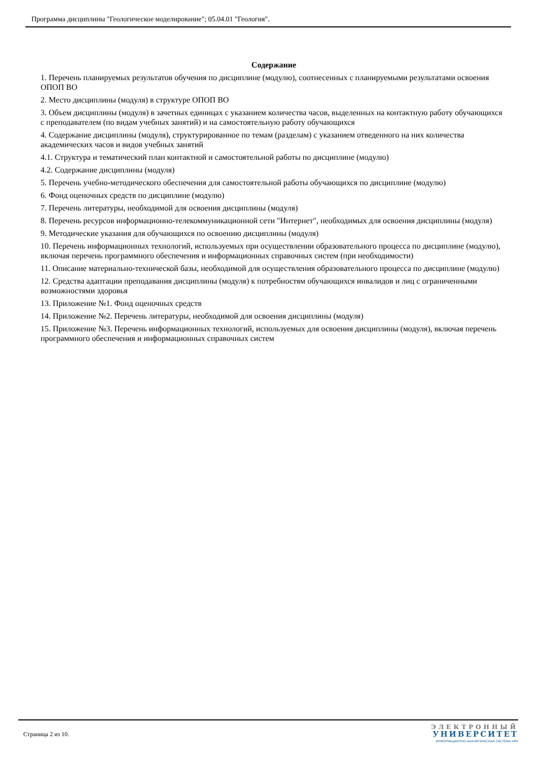Программа дисциплины "Геологическое моделирование"; 05.04.01 "Геология".
Содержание
1. Перечень планируемых результатов обучения по дисциплине (модулю), соотнесенных с планируемыми результатами освоения ОПОП ВО
2. Место дисциплины (модуля) в структуре ОПОП ВО
3. Объем дисциплины (модуля) в зачетных единицах с указанием количества часов, выделенных на контактную работу обучающихся с преподавателем (по видам учебных занятий) и на самостоятельную работу обучающихся
4. Содержание дисциплины (модуля), структурированное по темам (разделам) с указанием отведенного на них количества академических часов и видов учебных занятий
4.1. Структура и тематический план контактной и самостоятельной работы по дисциплине (модулю)
4.2. Содержание дисциплины (модуля)
5. Перечень учебно-методического обеспечения для самостоятельной работы обучающихся по дисциплине (модулю)
6. Фонд оценочных средств по дисциплине (модулю)
7. Перечень литературы, необходимой для освоения дисциплины (модуля)
8. Перечень ресурсов информационно-телекоммуникационной сети "Интернет", необходимых для освоения дисциплины (модуля)
9. Методические указания для обучающихся по освоению дисциплины (модуля)
10. Перечень информационных технологий, используемых при осуществлении образовательного процесса по дисциплине (модулю), включая перечень программного обеспечения и информационных справочных систем (при необходимости)
11. Описание материально-технической базы, необходимой для осуществления образовательного процесса по дисциплине (модулю)
12. Средства адаптации преподавания дисциплины (модуля) к потребностям обучающихся инвалидов и лиц с ограниченными возможностями здоровья
13. Приложение №1. Фонд оценочных средств
14. Приложение №2. Перечень литературы, необходимой для освоения дисциплины (модуля)
15. Приложение №3. Перечень информационных технологий, используемых для освоения дисциплины (модуля), включая перечень программного обеспечения и информационных справочных систем
Страница 2 из 10.
ЭЛЕКТРОННЫЙ
УНИВЕРСИТЕТ
ИНФОРМАЦИОННО-АНАЛИТИЧЕСКАЯ СИСТЕМА КФУ